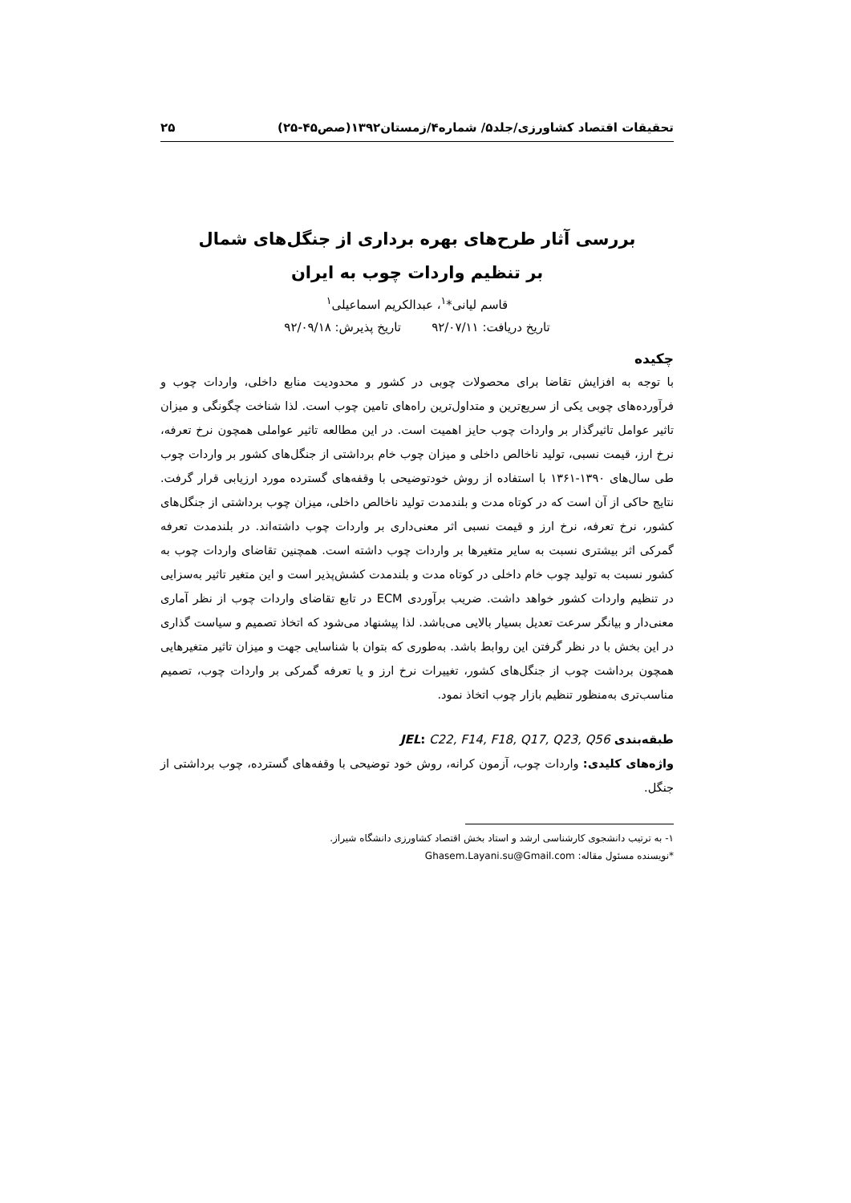تحقیقات اقتصاد کشاورزی/جلد۵/ شماره۴/زمستان۱۳۹۲(صص۴۵-۲۵) ۲۵
بررسی آثار طرح‌های بهره برداری از جنگل‌های شمال
بر تنظیم واردات چوب به ایران
قاسم لیانی*<sup>۱</sup>، عبدالکریم اسماعیلی<sup>۱</sup>
تاریخ دریافت: ۹۲/۰۷/۱۱ تاریخ پذیرش: ۹۲/۰۹/۱۸
چکیده
با توجه به افزایش تقاضا برای محصولات چوبی در کشور و محدودیت منابع داخلی، واردات چوب و فرآورده‌های چوبی یکی از سریع‌ترین و متداول‌ترین راه‌های تامین چوب است. لذا شناخت چگونگی و میزان تاثیر عوامل تاثیرگذار بر واردات چوب حایز اهمیت است. در این مطالعه تاثیر عواملی همچون نرخ تعرفه، نرخ ارز، قیمت نسبی، تولید ناخالص داخلی و میزان چوب خام برداشتی از جنگل‌های کشور بر واردات چوب طی سال‌های ۱۳۹۰-۱۳۶۱ با استفاده از روش خودتوضیحی با وقفه‌های گسترده مورد ارزیابی قرار گرفت. نتایج حاکی از آن است که در کوتاه مدت و بلندمدت تولید ناخالص داخلی، میزان چوب برداشتی از جنگل‌های کشور، نرخ تعرفه، نرخ ارز و قیمت نسبی اثر معنی‌داری بر واردات چوب داشته‌اند. در بلندمدت تعرفه گمرکی اثر بیشتری نسبت به سایر متغیرها بر واردات چوب داشته است. همچنین تقاضای واردات چوب به کشور نسبت به تولید چوب خام داخلی در کوتاه مدت و بلندمدت کشش‌پذیر است و این متغیر تاثیر به‌سزایی در تنظیم واردات کشور خواهد داشت. ضریب برآوردی ECM در تابع تقاضای واردات چوب از نظر آماری معنی‌دار و بیانگر سرعت تعدیل بسیار بالایی می‌باشد. لذا پیشنهاد می‌شود که اتخاذ تصمیم و سیاست گذاری در این بخش با در نظر گرفتن این روابط باشد. به‌طوری که بتوان با شناسایی جهت و میزان تاثیر متغیرهایی همچون برداشت چوب از جنگل‌های کشور، تغییرات نرخ ارز و یا تعرفه گمرکی بر واردات چوب، تصمیم مناسب‌تری به‌منظور تنظیم بازار چوب اتخاذ نمود.
طبقه‌بندی JEL: C22, F14, F18, Q17, Q23, Q56
واژه‌های کلیدی: واردات چوب، آزمون کرانه، روش خود توضیحی با وقفه‌های گسترده، چوب برداشتی از جنگل.
۱- به ترتیب دانشجوی کارشناسی ارشد و استاد بخش اقتصاد کشاورزی دانشگاه شیراز.
*نویسنده مسئول مقاله: Ghasem.Layani.su@Gmail.com